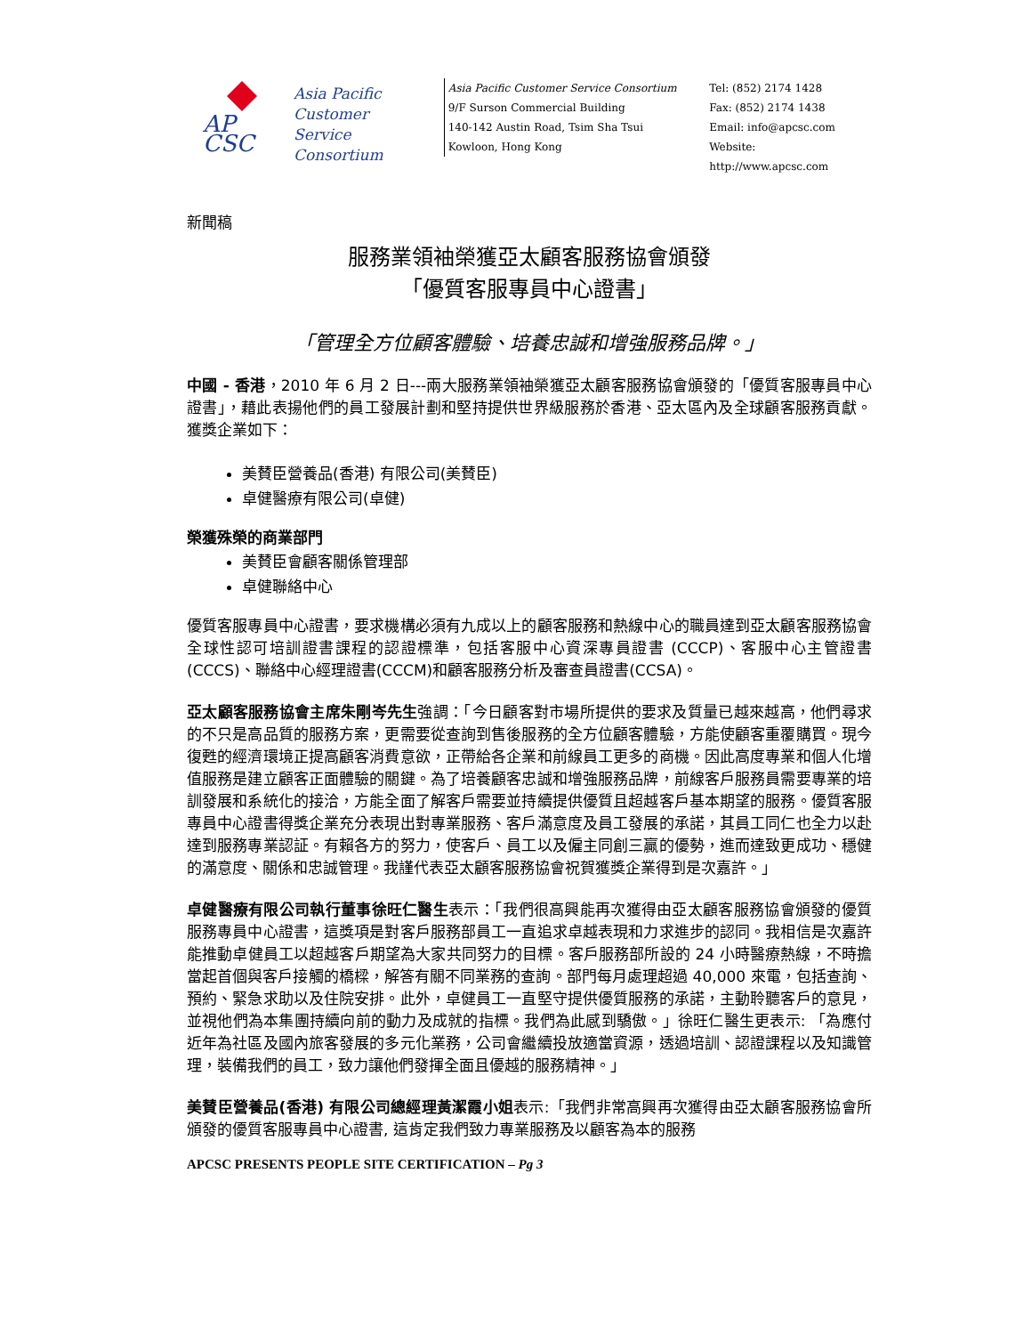AP
CSC
Asia Pacific
Customer
Service
Consortium
Asia Pacific Customer Service Consortium
9/F Surson Commercial Building
140-142 Austin Road, Tsim Sha Tsui
Kowloon, Hong Kong
Tel: (852) 2174 1428
Fax: (852) 2174 1438
Email: info@apcsc.com
Website: http://www.apcsc.com
新聞稿
服務業領袖榮獲亞太顧客服務協會頒發
「優質客服專員中心證書」
「管理全方位顧客體驗、培養忠誠和增強服務品牌。」
中國 - 香港，2010 年 6 月 2 日---兩大服務業領袖榮獲亞太顧客服務協會頒發的「優質客服專員中心證書」，藉此表揚他們的員工發展計劃和堅持提供世界級服務於香港、亞太區內及全球顧客服務貢獻。獲獎企業如下：
美賛臣營養品(香港) 有限公司(美賛臣)
卓健醫療有限公司(卓健)
榮獲殊榮的商業部門
美賛臣會顧客關係管理部
卓健聯絡中心
優質客服專員中心證書，要求機構必須有九成以上的顧客服務和熱線中心的職員達到亞太顧客服務協會全球性認可培訓證書課程的認證標準，包括客服中心資深專員證書 (CCCP)、客服中心主管證書(CCCS)、聯絡中心經理證書(CCCM)和顧客服務分析及審查員證書(CCSA)。
亞太顧客服務協會主席朱剛岑先生強調：「今日顧客對市場所提供的要求及質量已越來越高，他們尋求的不只是高品質的服務方案，更需要從查詢到售後服務的全方位顧客體驗，方能使顧客重覆購買。現今復甦的經濟環境正提高顧客消費意欲，正帶給各企業和前線員工更多的商機。因此高度專業和個人化增值服務是建立顧客正面體驗的關鍵。為了培養顧客忠誠和增強服務品牌，前線客戶服務員需要專業的培訓發展和系統化的接洽，方能全面了解客戶需要並持續提供優質且超越客戶基本期望的服務。優質客服專員中心證書得獎企業充分表現出對專業服務、客戶滿意度及員工發展的承諾，其員工同仁也全力以赴達到服務專業認証。有賴各方的努力，使客戶、員工以及僱主同創三贏的優勢，進而達致更成功、穩健的滿意度、關係和忠誠管理。我謹代表亞太顧客服務協會祝賀獲獎企業得到是次嘉許。」
卓健醫療有限公司執行董事徐旺仁醫生表示：「我們很高興能再次獲得由亞太顧客服務協會頒發的優質服務專員中心證書，這獎項是對客戶服務部員工一直追求卓越表現和力求進步的認同。我相信是次嘉許能推動卓健員工以超越客戶期望為大家共同努力的目標。客戶服務部所設的 24 小時醫療熱線，不時擔當起首個與客戶接觸的橋樑，解答有關不同業務的查詢。部門每月處理超過 40,000 來電，包括查詢、預約、緊急求助以及住院安排。此外，卓健員工一直堅守提供優質服務的承諾，主動聆聽客戶的意見，並視他們為本集團持續向前的動力及成就的指標。我們為此感到驕傲。」徐旺仁醫生更表示: 「為應付近年為社區及國內旅客發展的多元化業務，公司會繼續投放適當資源，透過培訓、認證課程以及知識管理，裝備我們的員工，致力讓他們發揮全面且優越的服務精神。」
美賛臣營養品(香港) 有限公司總經理黃潔霞小姐表示:「我們非常高興再次獲得由亞太顧客服務協會所頒發的優質客服專員中心證書, 這肯定我們致力專業服務及以顧客為本的服務
APCSC PRESENTS PEOPLE SITE CERTIFICATION – Pg 3